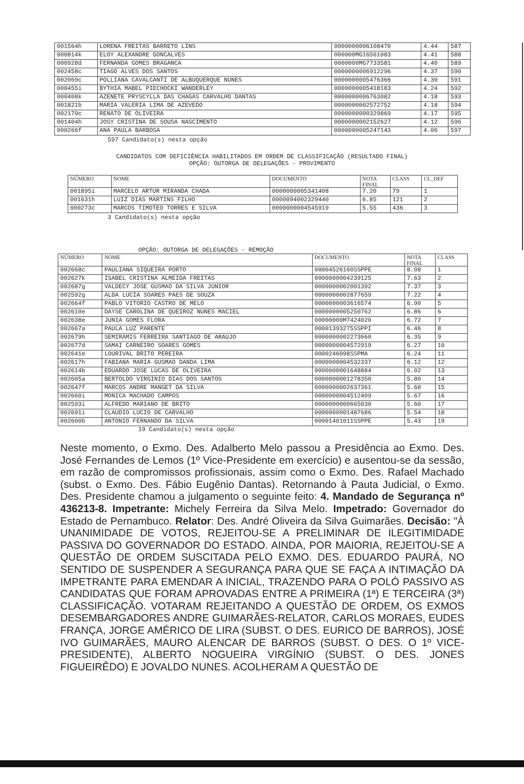| 001564h | LORENA FREITAS BARRETO LINS | 0000000006108470 | 4.44 | 587 |
| 000814k | ELOY ALEXANDRE GONCALVES | 000000MG16561083 | 4.41 | 588 |
| 000928d | FERNANDA GOMES BRAGANCA | 0000000MG7733581 | 4.40 | 589 |
| 002458c | TIAGO ALVES DOS SANTOS | 0000000006912296 | 4.37 | 590 |
| 002069c | POLLIANA CAVALCANTI DE ALBUQUERQUE NUNES | 0000000005476366 | 4.30 | 591 |
| 000455i | BYTHIA MABEL PIECHOCKI WANDERLEY | 0000000005418183 | 4.24 | 592 |
| 000408k | AZENETE PRYSCYLLA DAS CHAGAS CARVALHO DANTAS | 0000000006763082 | 4.18 | 593 |
| 001821b | MARIA VALERIA LIMA DE AZEVEDO | 0000000002572752 | 4.18 | 594 |
| 002170c | RENATO DE OLIVEIRA | 0000000000329869 | 4.17 | 595 |
| 001404h | JOSY CRISTINA DE SOUSA NASCIMENTO | 0000000002152627 | 4.12 | 596 |
| 000266f | ANA PAULA BARBOSA | 0000000005247143 | 4.06 | 597 |
597 Candidato(s) nesta opção
CANDIDATOS COM DEFICIÊNCIA HABILITADOS EM ORDEM DE CLASSIFICAÇÃO (RESULTADO FINAL)
OPÇÃO: OUTORGA DE DELEGAÇÕES - PROVIMENTO
| NÚMERO | NOME | DOCUMENTO | NOTA FINAL | CLASS | CL_DEF |
| --- | --- | --- | --- | --- | --- |
| 001895i | MARCELO ARTUR MIRANDA CHADA | 0000000005341408 | 7.20 | 79 | 1 |
| 001631h | LUIZ DIAS MARTINS FILHO | 0000094002329440 | 6.85 | 121 | 2 |
| 000273c | MARCOS TIMOTEO TORRES E SILVA | 0000000004545919 | 5.55 | 436 | 3 |
3 Candidato(s) nesta opção
OPÇÃO: OUTORGA DE DELEGAÇÕES - REMOÇÃO
| NÚMERO | NOME | DOCUMENTO | NOTA FINAL | CLASS |
| --- | --- | --- | --- | --- |
| 002668c | PAULIANA SIQUEIRA PORTO | 00004526160SSPPE | 8.08 | 1 |
| 002627k | ISABEL CRISTINA ALMEIDA FREITAS | 0000000004239125 | 7.63 | 2 |
| 002687g | VALDECY JOSE GUSMAO DA SILVA JUNIOR | 0000000002001392 | 7.37 | 3 |
| 002592g | ALDA LUCIA SOARES PAES DE SOUZA | 0000000002877659 | 7.22 | 4 |
| 002664f | PABLO VITORIO CASTRO DE MELO | 0000000003616574 | 6.90 | 5 |
| 002610e | DAYSE CAROLINA DE QUEIROZ NUNES MACIEL | 0000000005250762 | 6.86 | 6 |
| 002638e | JUNIA GOMES FLORA | 00000000M7424020 | 6.72 | 7 |
| 002667a | PAULA LUZ PARENTE | 00001393275SSPPI | 6.46 | 8 |
| 002679h | SEMIRAMIS FERREIRA SANTIAGO DE ARAUJO | 0000000002273660 | 6.35 | 9 |
| 002677d | SAMAI CARNEIRO SOARES GOMES | 0000000004572919 | 6.27 | 10 |
| 002641e | LOURIVAL BRITO PEREIRA | 0000246098SSPMA | 6.24 | 11 |
| 002617h | FABIANA MARIA GUSMAO DANDA LIMA | 0000000004532337 | 6.12 | 12 |
| 002614b | EDUARDO JOSE LUCAS DE OLIVEIRA | 0000000001648884 | 6.02 | 13 |
| 002605a | BERTOLDO VIRGINIO DIAS DOS SANTOS | 0000000001278350 | 5.80 | 14 |
| 002647f | MARCOS ANDRE MANGET DA SILVA | 0000000002637361 | 5.68 | 15 |
| 002660i | MONICA MACHADO CAMPOS | 0000000004512409 | 5.67 | 16 |
| 002593i | ALFREDO MARIANO DE BRITO | 0000000000665030 | 5.60 | 17 |
| 002691i | CLAUDIO LUCIO DE CARVALHO | 0000000001487686 | 5.54 | 18 |
| 002600b | ANTONIO FERNANDO DA SILVA | 00001401011SSPPE | 5.43 | 19 |
19 Candidato(s) nesta opção
Neste momento, o Exmo. Des. Adalberto Melo passou a Presidência ao Exmo. Des. José Fernandes de Lemos (1º Vice-Presidente em exercício) e ausentou-se da sessão, em razão de compromissos profissionais, assim como o Exmo. Des. Rafael Machado (subst. o Exmo. Des. Fábio Eugênio Dantas). Retornando à Pauta Judicial, o Exmo. Des. Presidente chamou a julgamento o seguinte feito: 4. Mandado de Segurança nº 436213-8. Impetrante: Michely Ferreira da Silva Melo. Impetrado: Governador do Estado de Pernambuco. Relator: Des. André Oliveira da Silva Guimarães. Decisão: "À UNANIMIDADE DE VOTOS, REJEITOU-SE A PRELIMINAR DE ILEGITIMIDADE PASSIVA DO GOVERNADOR DO ESTADO. AINDA, POR MAIORIA, REJEITOU-SE A QUESTÃO DE ORDEM SUSCITADA PELO EXMO. DES. EDUARDO PAURÁ, NO SENTIDO DE SUSPENDER A SEGURANÇA PARA QUE SE FAÇA A INTIMAÇÃO DA IMPETRANTE PARA EMENDAR A INICIAL, TRAZENDO PARA O POLÓ PASSIVO AS CANDIDATAS QUE FORAM APROVADAS ENTRE A PRIMEIRA (1ª) E TERCEIRA (3ª) CLASSIFICAÇÃO. VOTARAM REJEITANDO A QUESTÃO DE ORDEM, OS EXMOS DESEMBARGADORES ANDRE GUIMARÃES-RELATOR, CARLOS MORAES, EUDES FRANÇA, JORGE AMÉRICO DE LIRA (SUBST. O DES. EURICO DE BARROS), JOSÉ IVO GUIMARÃES, MAURO ALENCAR DE BARROS (SUBST. O DES. O 1º VICE-PRESIDENTE), ALBERTO NOGUEIRA VIRGÍNIO (SUBST. O DES. JONES FIGUEIRÊDO) E JOVALDO NUNES. ACOLHERAM A QUESTÃO DE